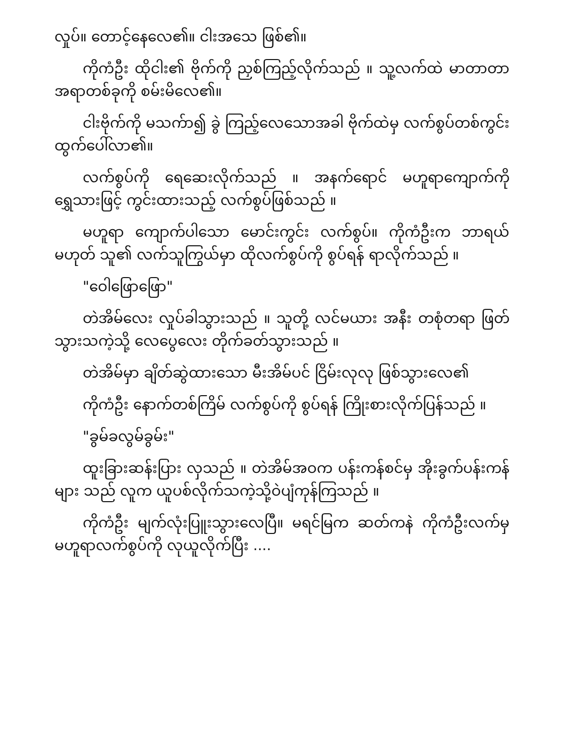လှုပ်။ တောင့်နေလေ၏။ ငါးအသေ ဖြစ်၏။
ကိုကံဦး ထိုငါး၏ ဗိုက်ကို ညှစ်ကြည့်လိုက်သည် ။ သူ့လက်ထဲ မာတာတာ အရာတစ်ခုကို စမ်းမိလေ၏။
ငါးဗိုက်ကို မသက်ာ၍ ခွဲ ကြည့်လေသောအခါ ဗိုက်ထဲမှ လက်စွပ်တစ်ကွင်း ထွက်ပေါ်လာ၏။
လက်စွပ်ကို ရေဆေးလိုက်သည် ။ အနက်ရောင် မဟူရာကျောက်ကို ရွှေသားဖြင့် ကွင်းထားသည့် လက်စွပ်ဖြစ်သည် ။
မဟူရာ ကျောက်ပါသော မောင်းကွင်း လက်စွပ်။ ကိုကံဦးက ဘာရယ်မဟုတ် သူ၏ လက်သူကြွယ်မှာ ထိုလက်စွပ်ကို စွပ်ရန် ရာလိုက်သည် ။
"ဝေါဖြောဖြော"
တဲအိမ်လေး လှုပ်ခါသွားသည် ။ သူတို့ လင်မယား အနီး တစုံတရာ ဖြတ်သွားသကဲ့သို့ လေပွေလေး တိုက်ခတ်သွားသည် ။
တဲအိမ်မှာ ချိတ်ဆွဲထားသော မီးအိမ်ပင် ငြိမ်းလုလု ဖြစ်သွားလေ၏
ကိုကံဦး နောက်တစ်ကြိမ် လက်စွပ်ကို စွပ်ရန် ကြိုးစားလိုက်ပြန်သည် ။
"ခွမ်ခလွမ်ခွမ်း"
ထူးခြားဆန်းပြား လှသည် ။ တဲအိမ်အဝက ပန်းကန်စင်မှ အိုးခွက်ပန်းကန်များ သည် လူက ယူပစ်လိုက်သကဲ့သို့ဝဲပျံကုန်ကြသည် ။
ကိုကံဦး မျက်လုံးပြူးသွားလေပြီ။ မရင်မြက ဆတ်ကနဲ ကိုကံဦးလက်မှ မဟူရာလက်စွပ်ကို လုယူလိုက်ပြီး ....